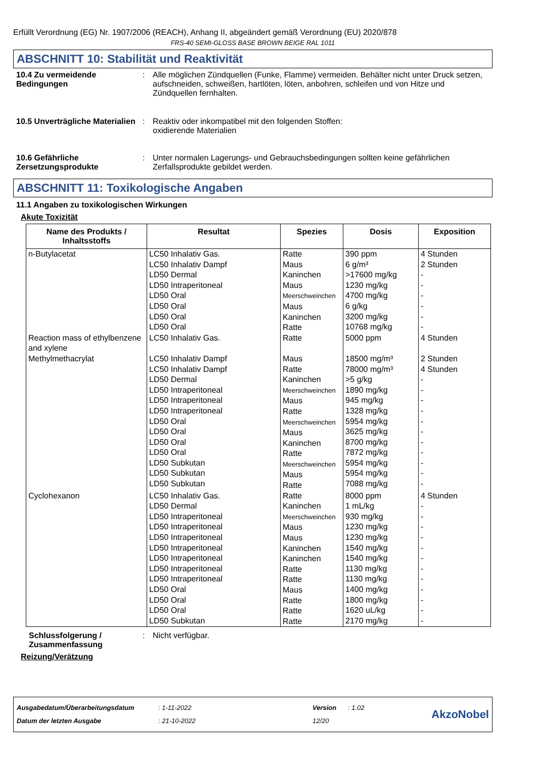Erfüllt Verordnung (EG) Nr. 1907/2006 (REACH), Anhang II, abgeändert gemäß Verordnung (EU) 2020/878
FRS-40 SEMI-GLOSS BASE BROWN BEIGE RAL 1011
ABSCHNITT 10: Stabilität und Reaktivität
10.4 Zu vermeidende Bedingungen
: Alle möglichen Zündquellen (Funke, Flamme) vermeiden. Behälter nicht unter Druck setzen, aufschneiden, schweißen, hartlöten, löten, anbohren, schleifen und von Hitze und Zündquellen fernhalten.
10.5 Unverträgliche Materialien
: Reaktiv oder inkompatibel mit den folgenden Stoffen:
oxidierende Materialien
10.6 Gefährliche Zersetzungsprodukte
: Unter normalen Lagerungs- und Gebrauchsbedingungen sollten keine gefährlichen Zerfallsprodukte gebildet werden.
ABSCHNITT 11: Toxikologische Angaben
11.1 Angaben zu toxikologischen Wirkungen
Akute Toxizität
| Name des Produkts / Inhaltsstoffs | Resultat | Spezies | Dosis | Exposition |
| --- | --- | --- | --- | --- |
| n-Butylacetat | LC50 Inhalativ Gas. LC50 Inhalativ Dampf LD50 Dermal LD50 Intraperitoneal LD50 Oral LD50 Oral LD50 Oral LD50 Oral | Ratte Maus Kaninchen Maus Meerschweinchen Maus Kaninchen Ratte | 390 ppm 6 g/m³ >17600 mg/kg 1230 mg/kg 4700 mg/kg 6 g/kg 3200 mg/kg 10768 mg/kg | 4 Stunden 2 Stunden - - - - - - |
| Reaction mass of ethylbenzene and xylene | LC50 Inhalativ Gas. | Ratte | 5000 ppm | 4 Stunden |
| Methylmethacrylat | LC50 Inhalativ Dampf LC50 Inhalativ Dampf LD50 Dermal LD50 Intraperitoneal LD50 Intraperitoneal LD50 Intraperitoneal LD50 Oral LD50 Oral LD50 Oral LD50 Oral LD50 Subkutan LD50 Subkutan LD50 Subkutan | Maus Ratte Kaninchen Meerschweinchen Maus Ratte Meerschweinchen Maus Kaninchen Ratte Meerschweinchen Maus Ratte | 18500 mg/m³ 78000 mg/m³ >5 g/kg 1890 mg/kg 945 mg/kg 1328 mg/kg 5954 mg/kg 3625 mg/kg 8700 mg/kg 7872 mg/kg 5954 mg/kg 5954 mg/kg 7088 mg/kg | 2 Stunden 4 Stunden - - - - - - - - - - - |
| Cyclohexanon | LC50 Inhalativ Gas. LD50 Dermal LD50 Intraperitoneal LD50 Intraperitoneal LD50 Intraperitoneal LD50 Intraperitoneal LD50 Intraperitoneal LD50 Intraperitoneal LD50 Intraperitoneal LD50 Oral LD50 Oral LD50 Oral LD50 Subkutan | Ratte Kaninchen Meerschweinchen Maus Maus Kaninchen Kaninchen Ratte Ratte Maus Ratte Ratte Ratte | 8000 ppm 1 mL/kg 930 mg/kg 1230 mg/kg 1230 mg/kg 1540 mg/kg 1540 mg/kg 1130 mg/kg 1130 mg/kg 1400 mg/kg 1800 mg/kg 1620 uL/kg 2170 mg/kg | 4 Stunden - - - - - - - - - - - - |
Schlussfolgerung / Zusammenfassung
: Nicht verfügbar.
Reizung/Verätzung
Ausgabedatum/Überarbeitungsdatum
Datum der letzten Ausgabe
: 1-11-2022
: 21-10-2022
Version
12/20
: 1.02
AkzoNobel